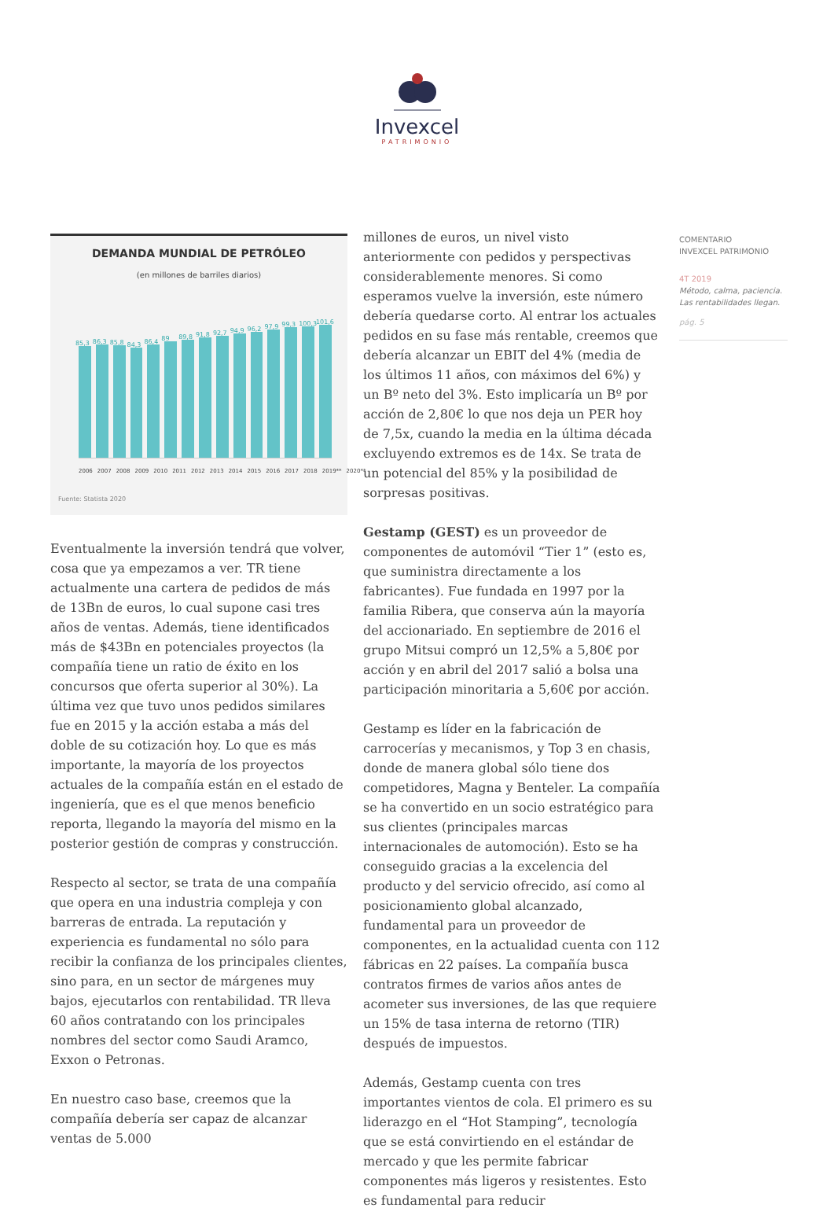Invexcel
PATRIMONIO
DEMANDA MUNDIAL DE PETRÓLEO
(en millones de barriles diarios)
85,3
86,3
85,8
84,3
86,4
89
89,8
91,8
92,7
94,9
96,2
97,9
99,3
100,3
101,6
2006 2007 2008 2009 2010 2011 2012 2013 2014 2015 2016 2017 2018 2019** 2020**
Fuente: Statista 2020
Eventualmente la inversión tendrá que volver, cosa que ya empezamos a ver. TR tiene actualmente una cartera de pedidos de más de 13Bn de euros, lo cual supone casi tres años de ventas. Además, tiene identificados más de $43Bn en potenciales proyectos (la compañía tiene un ratio de éxito en los concursos que oferta superior al 30%). La última vez que tuvo unos pedidos similares fue en 2015 y la acción estaba a más del doble de su cotización hoy. Lo que es más importante, la mayoría de los proyectos actuales de la compañía están en el estado de ingeniería, que es el que menos beneficio reporta, llegando la mayoría del mismo en la posterior gestión de compras y construcción.
Respecto al sector, se trata de una compañía que opera en una industria compleja y con barreras de entrada. La reputación y experiencia es fundamental no sólo para recibir la confianza de los principales clientes, sino para, en un sector de márgenes muy bajos, ejecutarlos con rentabilidad. TR lleva 60 años contratando con los principales nombres del sector como Saudi Aramco, Exxon o Petronas.
En nuestro caso base, creemos que la compañía debería ser capaz de alcanzar ventas de 5.000
millones de euros, un nivel visto anteriormente con pedidos y perspectivas considerablemente menores. Si como esperamos vuelve la inversión, este número debería quedarse corto. Al entrar los actuales pedidos en su fase más rentable, creemos que debería alcanzar un EBIT del 4% (media de los últimos 11 años, con máximos del 6%) y un Bº neto del 3%. Esto implicaría un Bº por acción de 2,80€ lo que nos deja un PER hoy de 7,5x, cuando la media en la última década excluyendo extremos es de 14x. Se trata de un potencial del 85% y la posibilidad de sorpresas positivas.
Gestamp (GEST) es un proveedor de componentes de automóvil “Tier 1” (esto es, que suministra directamente a los fabricantes). Fue fundada en 1997 por la familia Ribera, que conserva aún la mayoría del accionariado. En septiembre de 2016 el grupo Mitsui compró un 12,5% a 5,80€ por acción y en abril del 2017 salió a bolsa una participación minoritaria a 5,60€ por acción.
Gestamp es líder en la fabricación de carrocerías y mecanismos, y Top 3 en chasis, donde de manera global sólo tiene dos competidores, Magna y Benteler. La compañía se ha convertido en un socio estratégico para sus clientes (principales marcas internacionales de automoción). Esto se ha conseguido gracias a la excelencia del producto y del servicio ofrecido, así como al posicionamiento global alcanzado, fundamental para un proveedor de componentes, en la actualidad cuenta con 112 fábricas en 22 países. La compañía busca contratos firmes de varios años antes de acometer sus inversiones, de las que requiere un 15% de tasa interna de retorno (TIR) después de impuestos.
Además, Gestamp cuenta con tres importantes vientos de cola. El primero es su liderazgo en el “Hot Stamping”, tecnología que se está convirtiendo en el estándar de mercado y que les permite fabricar componentes más ligeros y resistentes. Esto es fundamental para reducir
COMENTARIO
INVEXCEL PATRIMONIO
4T 2019
Método, calma, paciencia.
Las rentabilidades llegan.
pág. 5